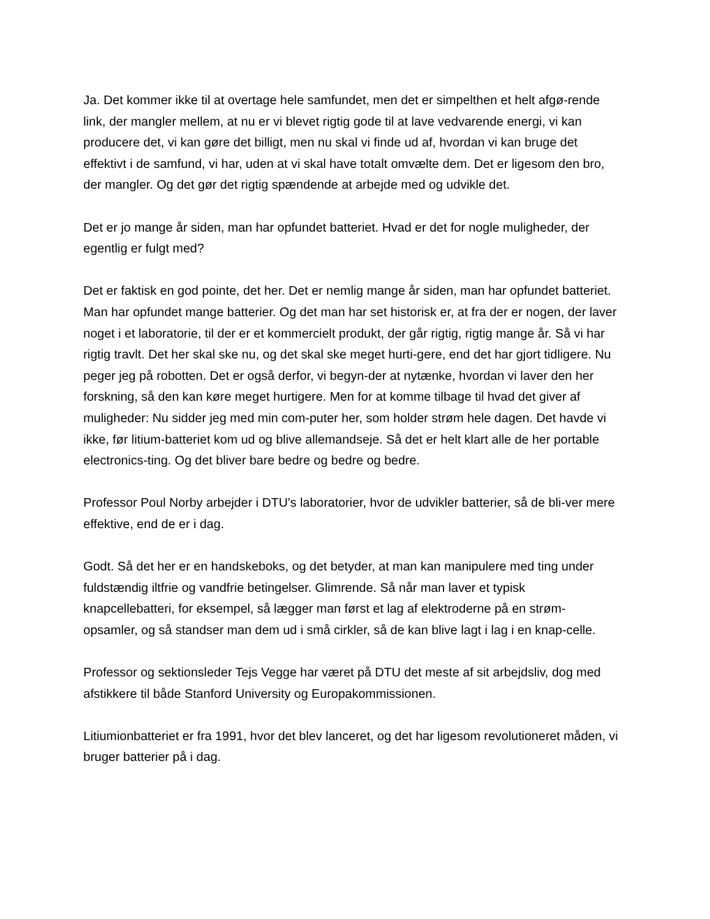Ja. Det kommer ikke til at overtage hele samfundet, men det er simpelthen et helt afgø-rende link, der mangler mellem, at nu er vi blevet rigtig gode til at lave vedvarende energi, vi kan producere det, vi kan gøre det billigt, men nu skal vi finde ud af, hvordan vi kan bruge det effektivt i de samfund, vi har, uden at vi skal have totalt omvælte dem. Det er ligesom den bro, der mangler. Og det gør det rigtig spændende at arbejde med og udvikle det.
Det er jo mange år siden, man har opfundet batteriet. Hvad er det for nogle muligheder, der egentlig er fulgt med?
Det er faktisk en god pointe, det her. Det er nemlig mange år siden, man har opfundet batteriet. Man har opfundet mange batterier. Og det man har set historisk er, at fra der er nogen, der laver noget i et laboratorie, til der er et kommercielt produkt, der går rigtig, rigtig mange år. Så vi har rigtig travlt. Det her skal ske nu, og det skal ske meget hurti-gere, end det har gjort tidligere. Nu peger jeg på robotten. Det er også derfor, vi begyn-der at nytænke, hvordan vi laver den her forskning, så den kan køre meget hurtigere. Men for at komme tilbage til hvad det giver af muligheder: Nu sidder jeg med min com-puter her, som holder strøm hele dagen. Det havde vi ikke, før litium-batteriet kom ud og blive allemandseje. Så det er helt klart alle de her portable electronics-ting. Og det bliver bare bedre og bedre og bedre.
Professor Poul Norby arbejder i DTU's laboratorier, hvor de udvikler batterier, så de bli-ver mere effektive, end de er i dag.
Godt. Så det her er en handskeboks, og det betyder, at man kan manipulere med ting under fuldstændig iltfrie og vandfrie betingelser. Glimrende. Så når man laver et typisk knapcellebatteri, for eksempel, så lægger man først et lag af elektroderne på en strøm-opsamler, og så standser man dem ud i små cirkler, så de kan blive lagt i lag i en knap-celle.
Professor og sektionsleder Tejs Vegge har været på DTU det meste af sit arbejdsliv, dog med afstikkere til både Stanford University og Europakommissionen.
Litiumionbatteriet er fra 1991, hvor det blev lanceret, og det har ligesom revolutioneret måden, vi bruger batterier på i dag.